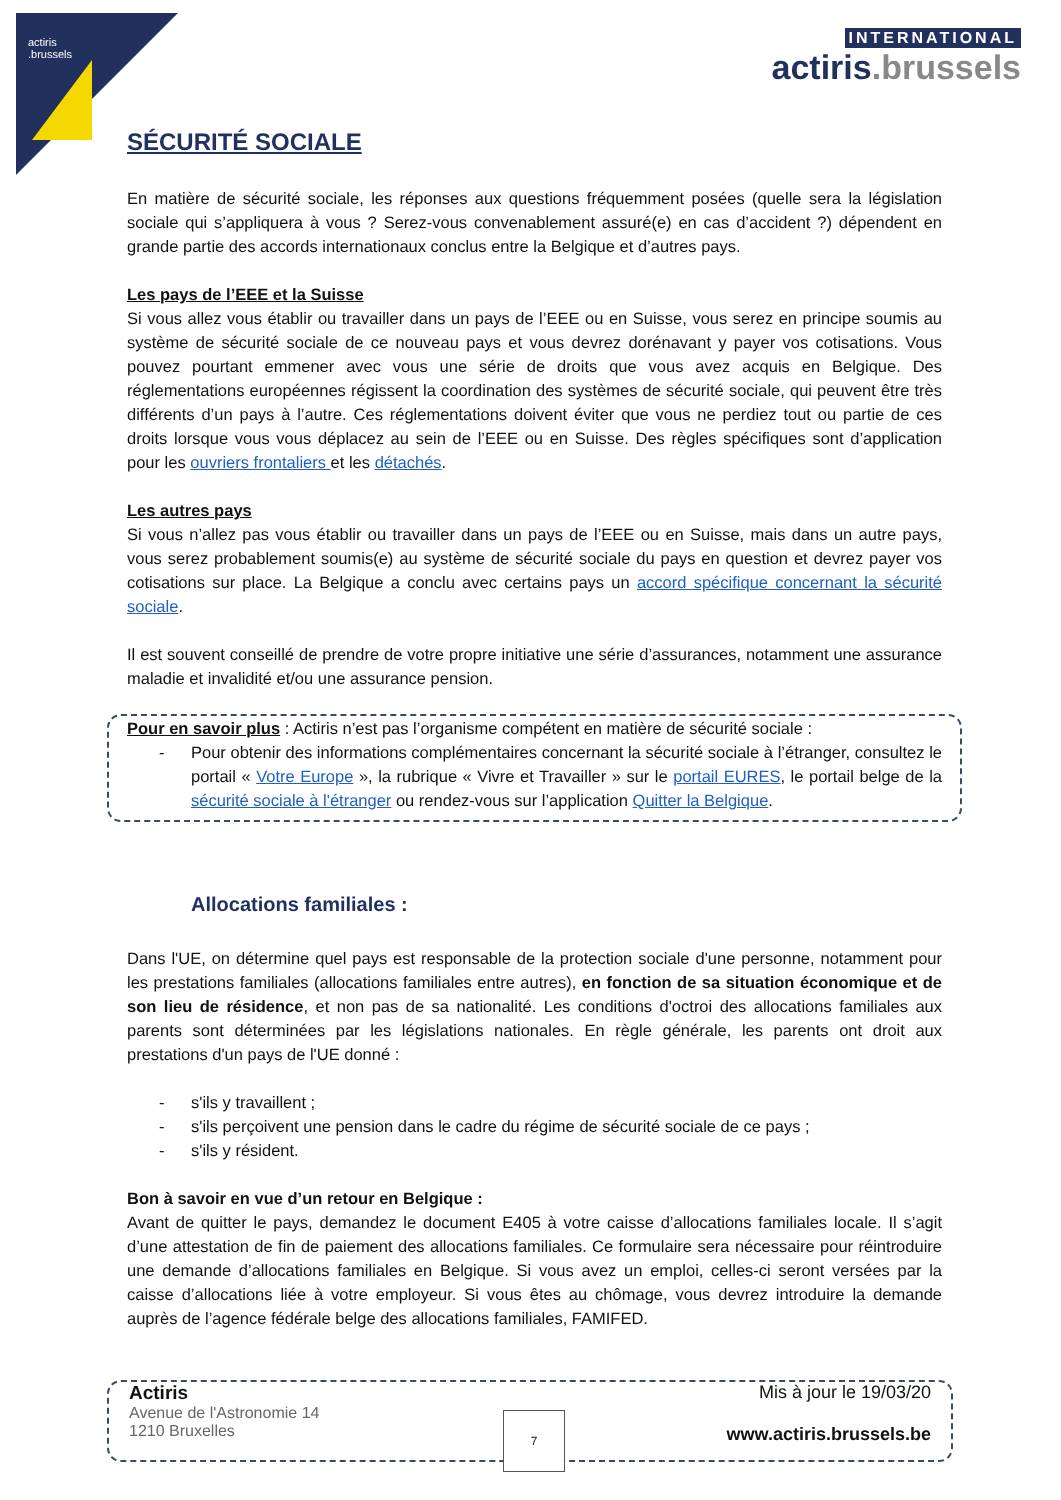actiris
.brussels
INTERNATIONAL
actiris.brussels
SÉCURITÉ SOCIALE
En matière de sécurité sociale, les réponses aux questions fréquemment posées (quelle sera la législation sociale qui s’appliquera à vous ? Serez-vous convenablement assuré(e) en cas d’accident ?) dépendent en grande partie des accords internationaux conclus entre la Belgique et d’autres pays.
Les pays de l’EEE et la Suisse
Si vous allez vous établir ou travailler dans un pays de l’EEE ou en Suisse, vous serez en principe soumis au système de sécurité sociale de ce nouveau pays et vous devrez dorénavant y payer vos cotisations. Vous pouvez pourtant emmener avec vous une série de droits que vous avez acquis en Belgique. Des réglementations européennes régissent la coordination des systèmes de sécurité sociale, qui peuvent être très différents d’un pays à l’autre. Ces réglementations doivent éviter que vous ne perdiez tout ou partie de ces droits lorsque vous vous déplacez au sein de l’EEE ou en Suisse. Des règles spécifiques sont d’application pour les ouvriers frontaliers et les détachés.
Les autres pays
Si vous n’allez pas vous établir ou travailler dans un pays de l’EEE ou en Suisse, mais dans un autre pays, vous serez probablement soumis(e) au système de sécurité sociale du pays en question et devrez payer vos cotisations sur place. La Belgique a conclu avec certains pays un accord spécifique concernant la sécurité sociale.
Il est souvent conseillé de prendre de votre propre initiative une série d’assurances, notamment une assurance maladie et invalidité et/ou une assurance pension.
Pour en savoir plus : Actiris n’est pas l’organisme compétent en matière de sécurité sociale :
- Pour obtenir des informations complémentaires concernant la sécurité sociale à l’étranger, consultez le portail « Votre Europe », la rubrique « Vivre et Travailler » sur le portail EURES, le portail belge de la sécurité sociale à l'étranger ou rendez-vous sur l’application Quitter la Belgique.
Allocations familiales :
Dans l'UE, on détermine quel pays est responsable de la protection sociale d'une personne, notamment pour les prestations familiales (allocations familiales entre autres), en fonction de sa situation économique et de son lieu de résidence, et non pas de sa nationalité. Les conditions d'octroi des allocations familiales aux parents sont déterminées par les législations nationales. En règle générale, les parents ont droit aux prestations d'un pays de l'UE donné :
- s'ils y travaillent ;
- s'ils perçoivent une pension dans le cadre du régime de sécurité sociale de ce pays ;
- s'ils y résident.
Bon à savoir en vue d’un retour en Belgique :
Avant de quitter le pays, demandez le document E405 à votre caisse d’allocations familiales locale. Il s’agit d’une attestation de fin de paiement des allocations familiales. Ce formulaire sera nécessaire pour réintroduire une demande d’allocations familiales en Belgique. Si vous avez un emploi, celles-ci seront versées par la caisse d’allocations liée à votre employeur. Si vous êtes au chômage, vous devrez introduire la demande auprès de l’agence fédérale belge des allocations familiales, FAMIFED.
Actiris
Avenue de l'Astronomie 14
1210 Bruxelles
Mis à jour le 19/03/20
www.actiris.brussels.be
7